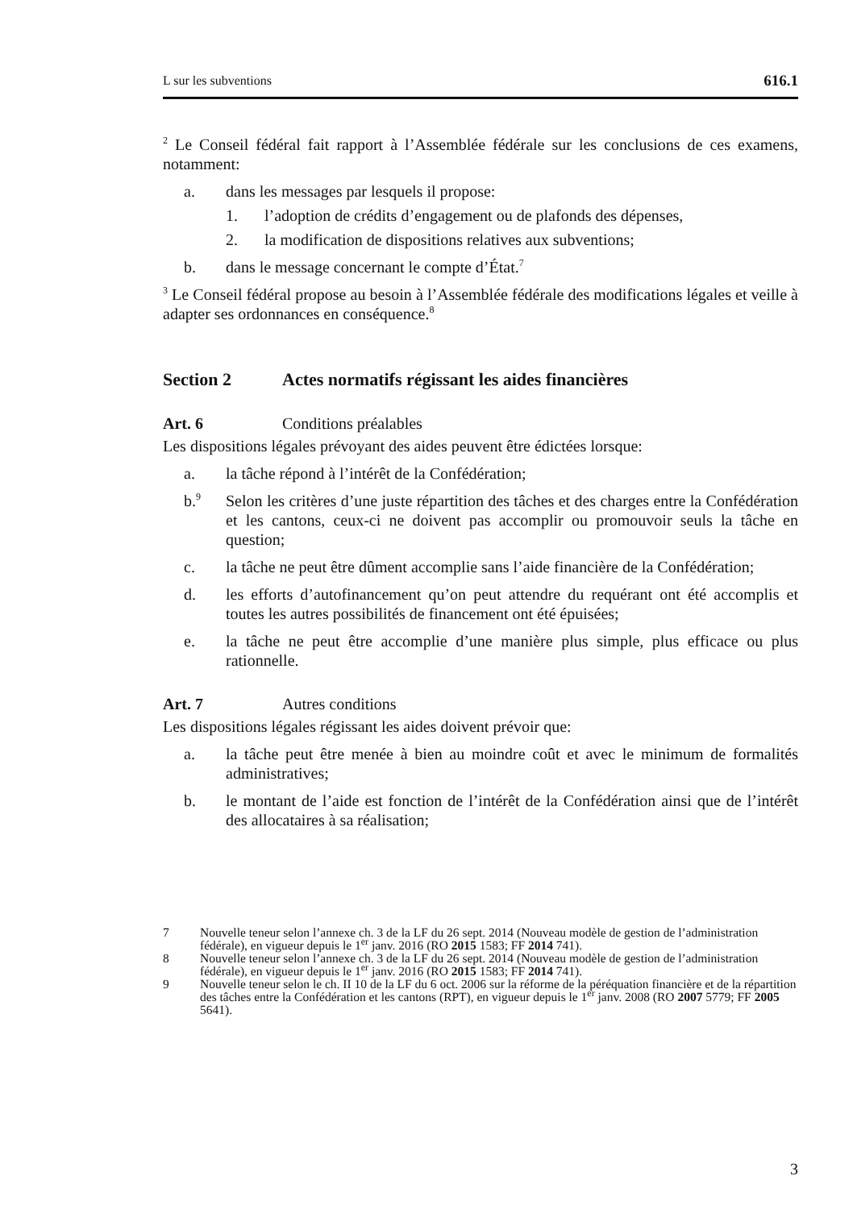L sur les subventions 616.1
<sup>2</sup> Le Conseil fédéral fait rapport à l’Assemblée fédérale sur les conclusions de ces examens, notamment:
a. dans les messages par lesquels il propose:
1. l’adoption de crédits d’engagement ou de plafonds des dépenses,
2. la modification de dispositions relatives aux subventions;
b. dans le message concernant le compte d’État.<sup>7</sup>
<sup>3</sup> Le Conseil fédéral propose au besoin à l’Assemblée fédérale des modifications légales et veille à adapter ses ordonnances en conséquence.<sup>8</sup>
Section 2 Actes normatifs régissant les aides financières
Art. 6 Conditions préalables
Les dispositions légales prévoyant des aides peuvent être édictées lorsque:
a. la tâche répond à l’intérêt de la Confédération;
b.<sup>9</sup> Selon les critères d’une juste répartition des tâches et des charges entre la Confédération et les cantons, ceux-ci ne doivent pas accomplir ou promouvoir seuls la tâche en question;
c. la tâche ne peut être dûment accomplie sans l’aide financière de la Confédération;
d. les efforts d’autofinancement qu’on peut attendre du requérant ont été accomplis et toutes les autres possibilités de financement ont été épuisées;
e. la tâche ne peut être accomplie d’une manière plus simple, plus efficace ou plus rationnelle.
Art. 7 Autres conditions
Les dispositions légales régissant les aides doivent prévoir que:
a. la tâche peut être menée à bien au moindre coût et avec le minimum de formalités administratives;
b. le montant de l’aide est fonction de l’intérêt de la Confédération ainsi que de l’intérêt des allocataires à sa réalisation;
7 Nouvelle teneur selon l’annexe ch. 3 de la LF du 26 sept. 2014 (Nouveau modèle de gestion de l’administration fédérale), en vigueur depuis le 1<sup>er</sup> janv. 2016 (RO 2015 1583; FF 2014 741).
8 Nouvelle teneur selon l’annexe ch. 3 de la LF du 26 sept. 2014 (Nouveau modèle de gestion de l’administration fédérale), en vigueur depuis le 1<sup>er</sup> janv. 2016 (RO 2015 1583; FF 2014 741).
9 Nouvelle teneur selon le ch. II 10 de la LF du 6 oct. 2006 sur la réforme de la péréquation financière et de la répartition des tâches entre la Confédération et les cantons (RPT), en vigueur depuis le 1<sup>er</sup> janv. 2008 (RO 2007 5779; FF 2005 5641).
3